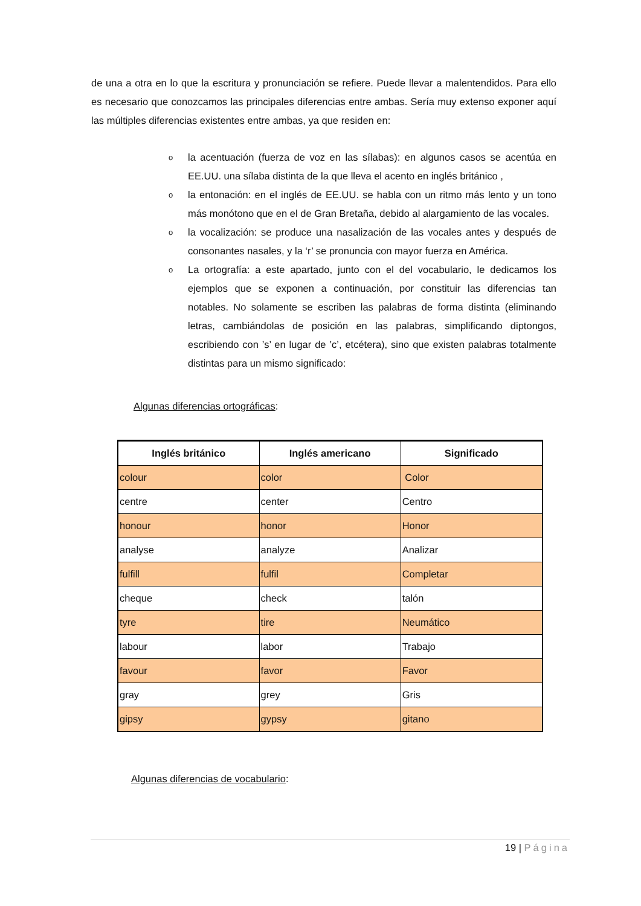de una a otra en lo que la escritura y pronunciación se refiere. Puede llevar a malentendidos. Para ello es necesario que conozcamos las principales diferencias entre ambas. Sería muy extenso exponer aquí las múltiples diferencias existentes entre ambas, ya que residen en:
o la acentuación (fuerza de voz en las sílabas): en algunos casos se acentúa en EE.UU. una sílaba distinta de la que lleva el acento en inglés británico ,
o la entonación: en el inglés de EE.UU. se habla con un ritmo más lento y un tono más monótono que en el de Gran Bretaña, debido al alargamiento de las vocales.
o la vocalización: se produce una nasalización de las vocales antes y después de consonantes nasales, y la ‘r’ se pronuncia con mayor fuerza en América.
o La ortografía: a este apartado, junto con el del vocabulario, le dedicamos los ejemplos que se exponen a continuación, por constituir las diferencias tan notables. No solamente se escriben las palabras de forma distinta (eliminando letras, cambiándolas de posición en las palabras, simplificando diptongos, escribiendo con ’s’ en lugar de ’c’, etcétera), sino que existen palabras totalmente distintas para un mismo significado:
Algunas diferencias ortográficas:
| Inglés británico | Inglés americano | Significado |
| --- | --- | --- |
| colour | color | Color |
| centre | center | Centro |
| honour | honor | Honor |
| analyse | analyze | Analizar |
| fulfill | fulfil | Completar |
| cheque | check | talón |
| tyre | tire | Neumático |
| labour | labor | Trabajo |
| favour | favor | Favor |
| gray | grey | Gris |
| gipsy | gypsy | gitano |
Algunas diferencias de vocabulario:
19 | Página